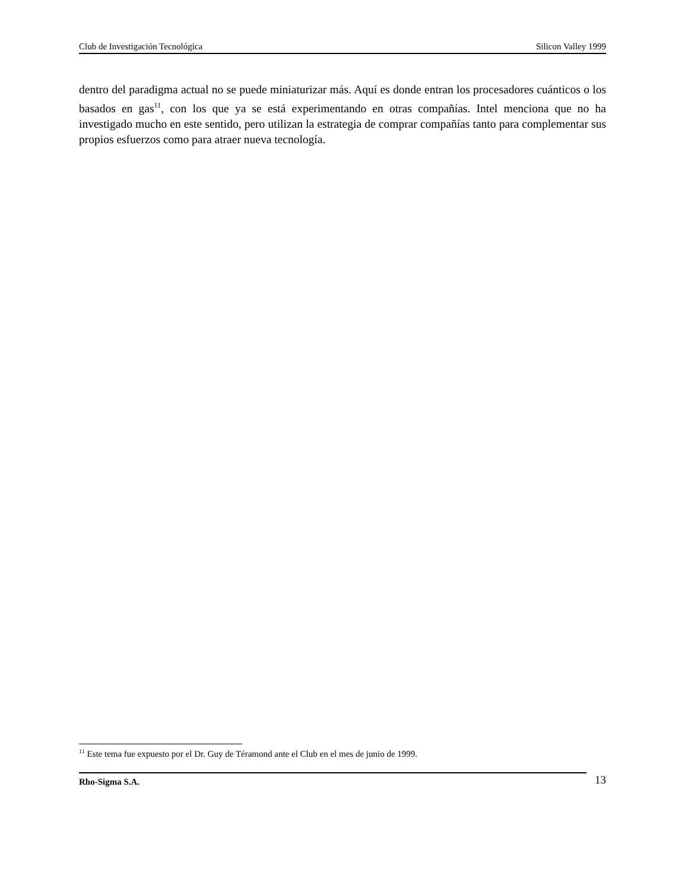Club de Investigación Tecnológica Silicon Valley 1999
dentro del paradigma actual no se puede miniaturizar más. Aquí es donde entran los procesadores cuánticos o los basados en gas<sup>11</sup>, con los que ya se está experimentando en otras compañías. Intel menciona que no ha investigado mucho en este sentido, pero utilizan la estrategia de comprar compañías tanto para complementar sus propios esfuerzos como para atraer nueva tecnología.
<sup>11</sup> Este tema fue expuesto por el Dr. Guy de Téramond ante el Club en el mes de junio de 1999.
Rho-Sigma S.A.
13